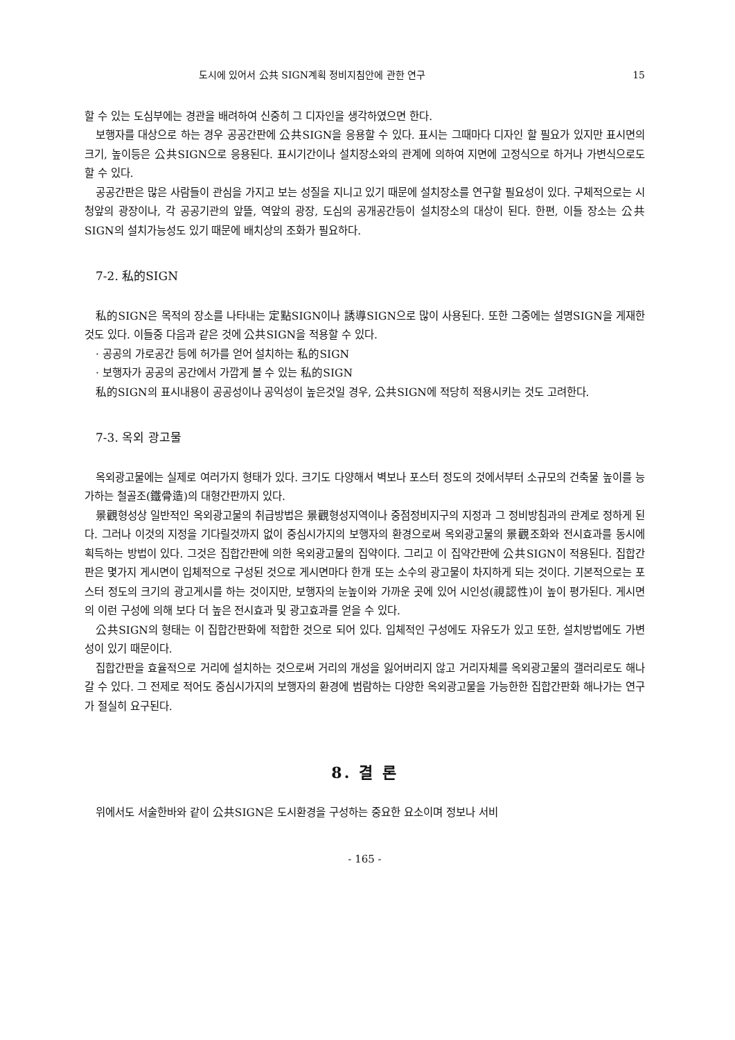도시에 있어서 公共 SIGN계획 정비지침안에 관한 연구 15
할 수 있는 도심부에는 경관을 배려하여 신중히 그 디자인을 생각하였으면 한다.
보행자를 대상으로 하는 경우 공공간판에 公共SIGN을 응용할 수 있다. 표시는 그때마다 디자인 할 필요가 있지만 표시면의 크기, 높이등은 公共SIGN으로 응용된다. 표시기간이나 설치장소와의 관계에 의하여 지면에 고정식으로 하거나 가변식으로도 할 수 있다.
공공간판은 많은 사람들이 관심을 가지고 보는 성질을 지니고 있기 때문에 설치장소를 연구할 필요성이 있다. 구체적으로는 시청앞의 광장이나, 각 공공기관의 앞뜰, 역앞의 광장, 도심의 공개공간등이 설치장소의 대상이 된다. 한편, 이들 장소는 公共SIGN의 설치가능성도 있기 때문에 배치상의 조화가 필요하다.
7-2. 私的SIGN
私的SIGN은 목적의 장소를 나타내는 定點SIGN이나 誘導SIGN으로 많이 사용된다. 또한 그중에는 설명SIGN을 게재한 것도 있다. 이들중 다음과 같은 것에 公共SIGN을 적용할 수 있다.
· 공공의 가로공간 등에 허가를 얻어 설치하는 私的SIGN
· 보행자가 공공의 공간에서 가깝게 볼 수 있는 私的SIGN
私的SIGN의 표시내용이 공공성이나 공익성이 높은것일 경우, 公共SIGN에 적당히 적용시키는 것도 고려한다.
7-3. 옥외 광고물
옥외광고물에는 실제로 여러가지 형태가 있다. 크기도 다양해서 벽보나 포스터 정도의 것에서부터 소규모의 건축물 높이를 능가하는 철골조(鐵骨造)의 대형간판까지 있다.
景觀형성상 일반적인 옥외광고물의 취급방법은 景觀형성지역이나 중점정비지구의 지정과 그 정비방침과의 관계로 정하게 된다. 그러나 이것의 지정을 기다릴것까지 없이 중심시가지의 보행자의 환경으로써 옥외광고물의 景觀조화와 전시효과를 동시에 획득하는 방법이 있다. 그것은 집합간판에 의한 옥외광고물의 집약이다. 그리고 이 집약간판에 公共SIGN이 적용된다. 집합간판은 몇가지 게시면이 입체적으로 구성된 것으로 게시면마다 한개 또는 소수의 광고물이 차지하게 되는 것이다. 기본적으로는 포스터 정도의 크기의 광고게시를 하는 것이지만, 보행자의 눈높이와 가까운 곳에 있어 시인성(視認性)이 높이 평가된다. 게시면의 이런 구성에 의해 보다 더 높은 전시효과 및 광고효과를 얻을 수 있다.
公共SIGN의 형태는 이 집합간판화에 적합한 것으로 되어 있다. 입체적인 구성에도 자유도가 있고 또한, 설치방법에도 가변성이 있기 때문이다.
집합간판을 효율적으로 거리에 설치하는 것으로써 거리의 개성을 잃어버리지 않고 거리자체를 옥외광고물의 갤러리로도 해나갈 수 있다. 그 전제로 적어도 중심시가지의 보행자의 환경에 범람하는 다양한 옥외광고물을 가능한한 집합간판화 해나가는 연구가 절실히 요구된다.
8. 결 론
위에서도 서술한바와 같이 公共SIGN은 도시환경을 구성하는 중요한 요소이며 정보나 서비
- 165 -